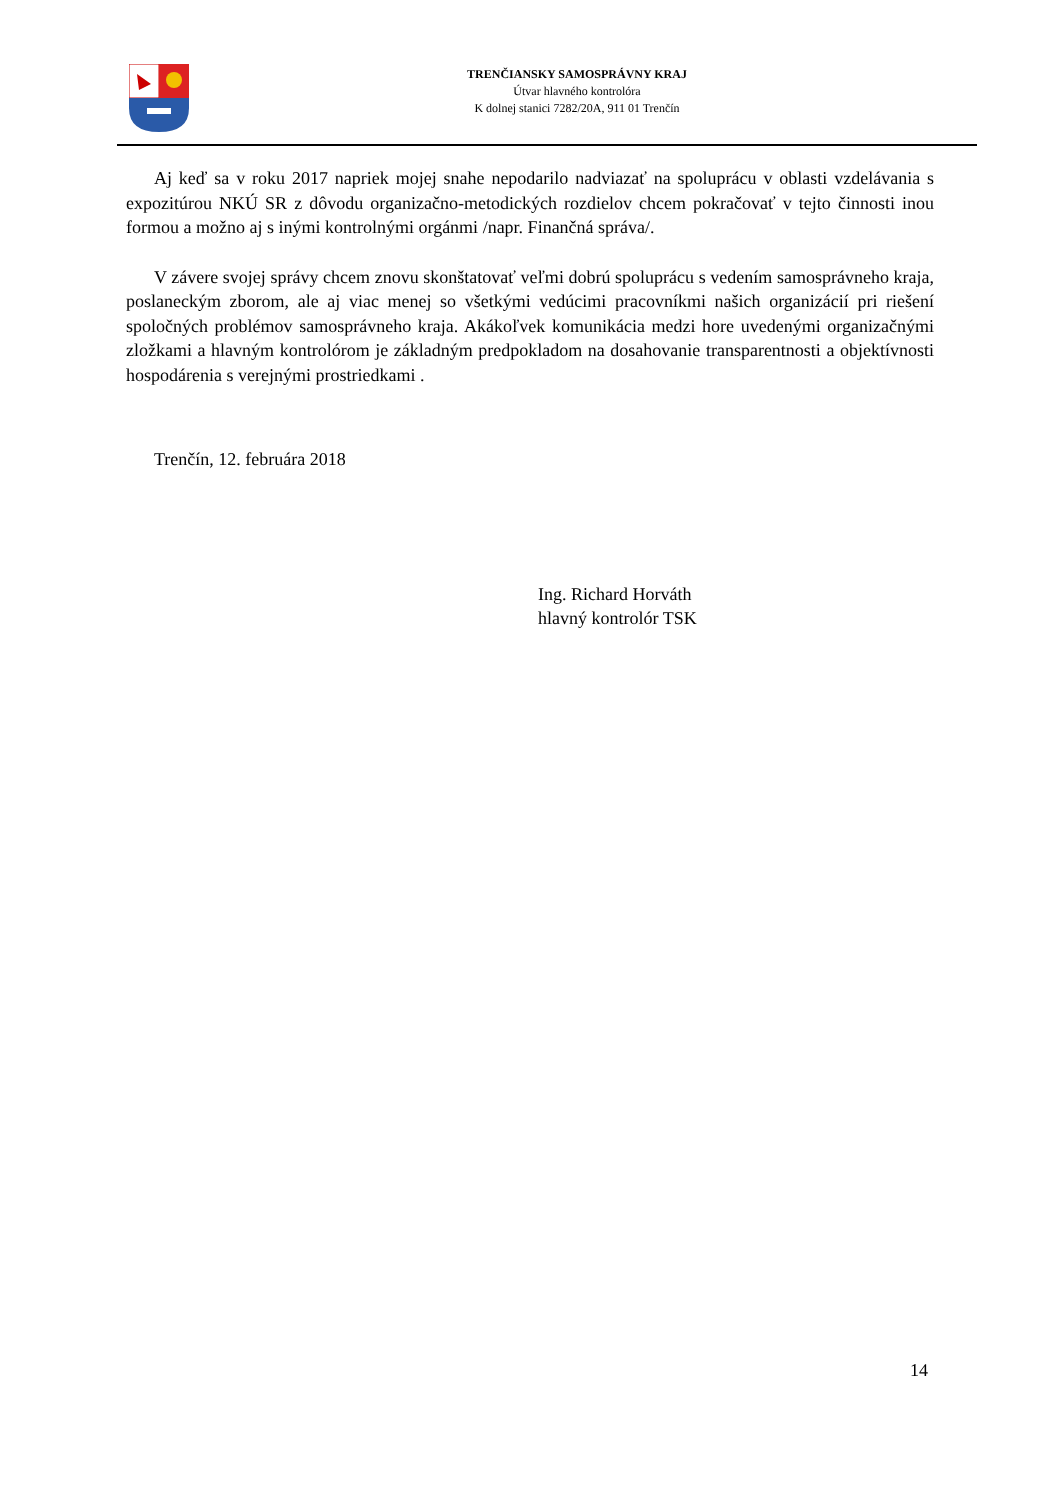TRENČIANSKY SAMOSPRÁVNY KRAJ
Útvar hlavného kontrolóra
K dolnej stanici 7282/20A, 911 01 Trenčín
Aj keď sa v roku 2017 napriek mojej snahe nepodarilo nadviazať na spoluprácu v oblasti vzdelávania s expozitúrou NKÚ SR z dôvodu organizačno-metodických rozdielov chcem pokračovať v tejto činnosti inou formou a možno aj s inými kontrolnými orgánmi /napr. Finančná správa/.
V závere svojej správy chcem znovu skonštatovať veľmi dobrú spoluprácu s vedením samosprávneho kraja, poslaneckým zborom, ale aj viac menej so všetkými vedúcimi pracovníkmi našich organizácií pri riešení spoločných problémov samosprávneho kraja. Akákoľvek komunikácia medzi hore uvedenými organizačnými zložkami a hlavným kontrolórom je základným predpokladom na dosahovanie transparentnosti a objektívnosti hospodárenia s verejnými prostriedkami .
Trenčín, 12. februára 2018
Ing. Richard Horváth
hlavný kontrolór TSK
14